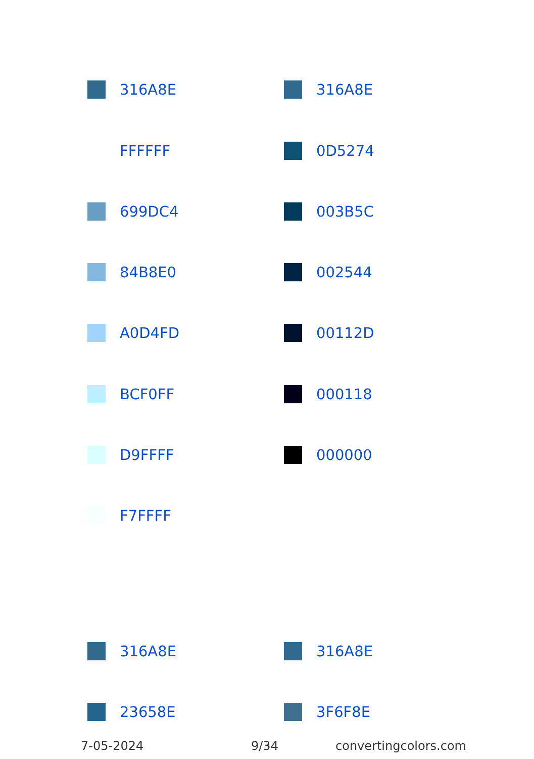316A8E 316A8E
FFFFFF 0D5274
699DC4 003B5C
84B8E0 002544
A0D4FD 00112D
BCF0FF 000118
D9FFFF 000000
F7FFFF
316A8E 316A8E
23658E 3F6F8E
7-05-2024 9/34 convertingcolors.com